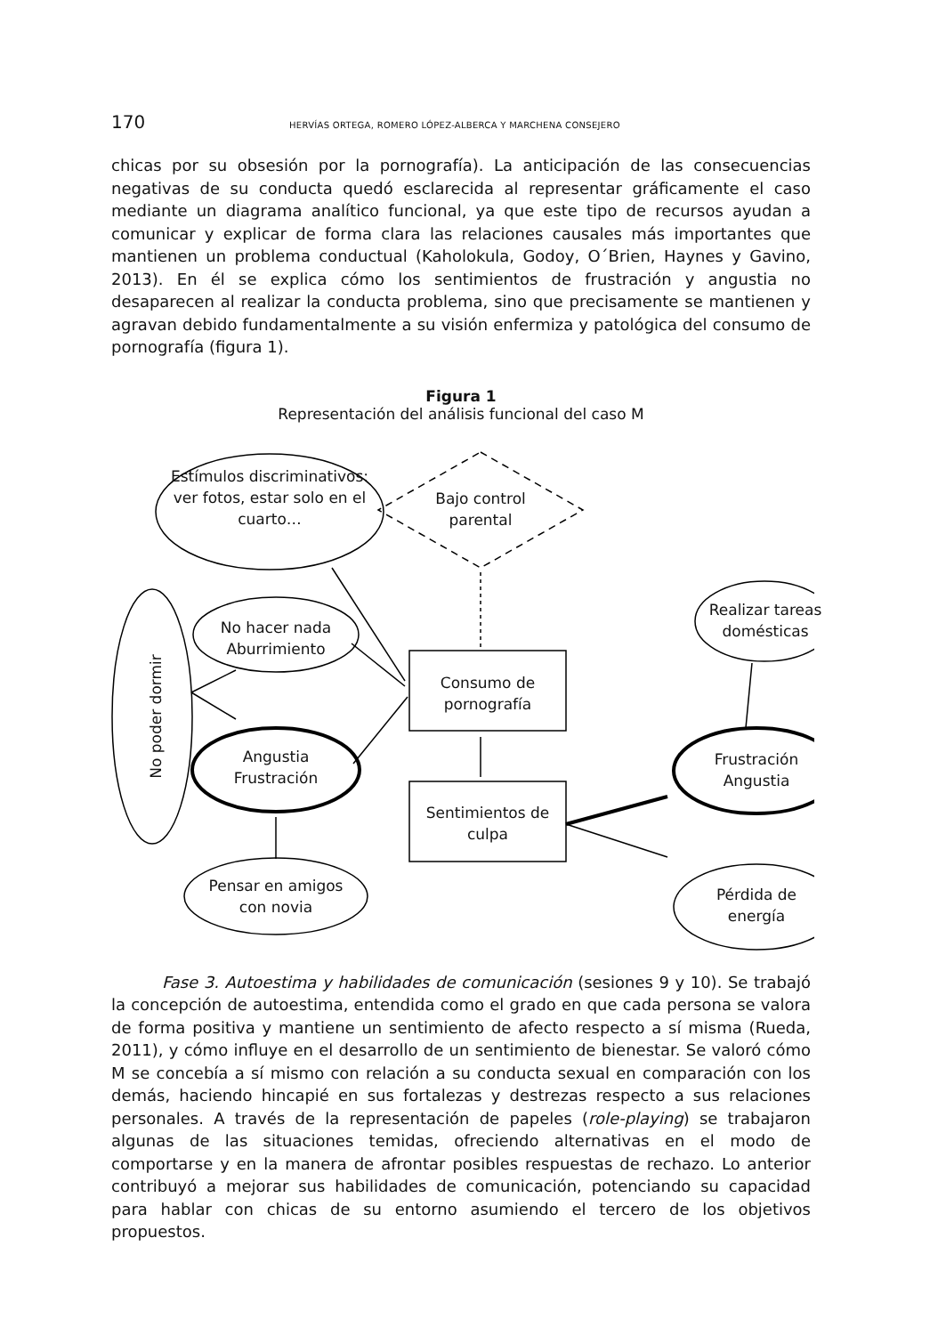170 HERVÍAS ORTEGA, ROMERO LÓPEZ-ALBERCA Y MARCHENA CONSEJERO
chicas por su obsesión por la pornografía). La anticipación de las consecuencias negativas de su conducta quedó esclarecida al representar gráficamente el caso mediante un diagrama analítico funcional, ya que este tipo de recursos ayudan a comunicar y explicar de forma clara las relaciones causales más importantes que mantienen un problema conductual (Kaholokula, Godoy, O´Brien, Haynes y Gavino, 2013). En él se explica cómo los sentimientos de frustración y angustia no desaparecen al realizar la conducta problema, sino que precisamente se mantienen y agravan debido fundamentalmente a su visión enfermiza y patológica del consumo de pornografía (figura 1).
Figura 1
Representación del análisis funcional del caso M
Estímulos discriminativos: ver fotos, estar solo en el cuarto…
Bajo control parental
No hacer nada Aburrimiento
No poder dormir
Angustia Frustración
Pensar en amigos con novia
Consumo de pornografía
Sentimientos de culpa
Realizar tareas domésticas
Frustración Angustia
Pérdida de energía
Fase 3. Autoestima y habilidades de comunicación (sesiones 9 y 10). Se trabajó la concepción de autoestima, entendida como el grado en que cada persona se valora de forma positiva y mantiene un sentimiento de afecto respecto a sí misma (Rueda, 2011), y cómo influye en el desarrollo de un sentimiento de bienestar. Se valoró cómo M se concebía a sí mismo con relación a su conducta sexual en comparación con los demás, haciendo hincapié en sus fortalezas y destrezas respecto a sus relaciones personales. A través de la representación de papeles (role-playing) se trabajaron algunas de las situaciones temidas, ofreciendo alternativas en el modo de comportarse y en la manera de afrontar posibles respuestas de rechazo. Lo anterior contribuyó a mejorar sus habilidades de comunicación, potenciando su capacidad para hablar con chicas de su entorno asumiendo el tercero de los objetivos propuestos.